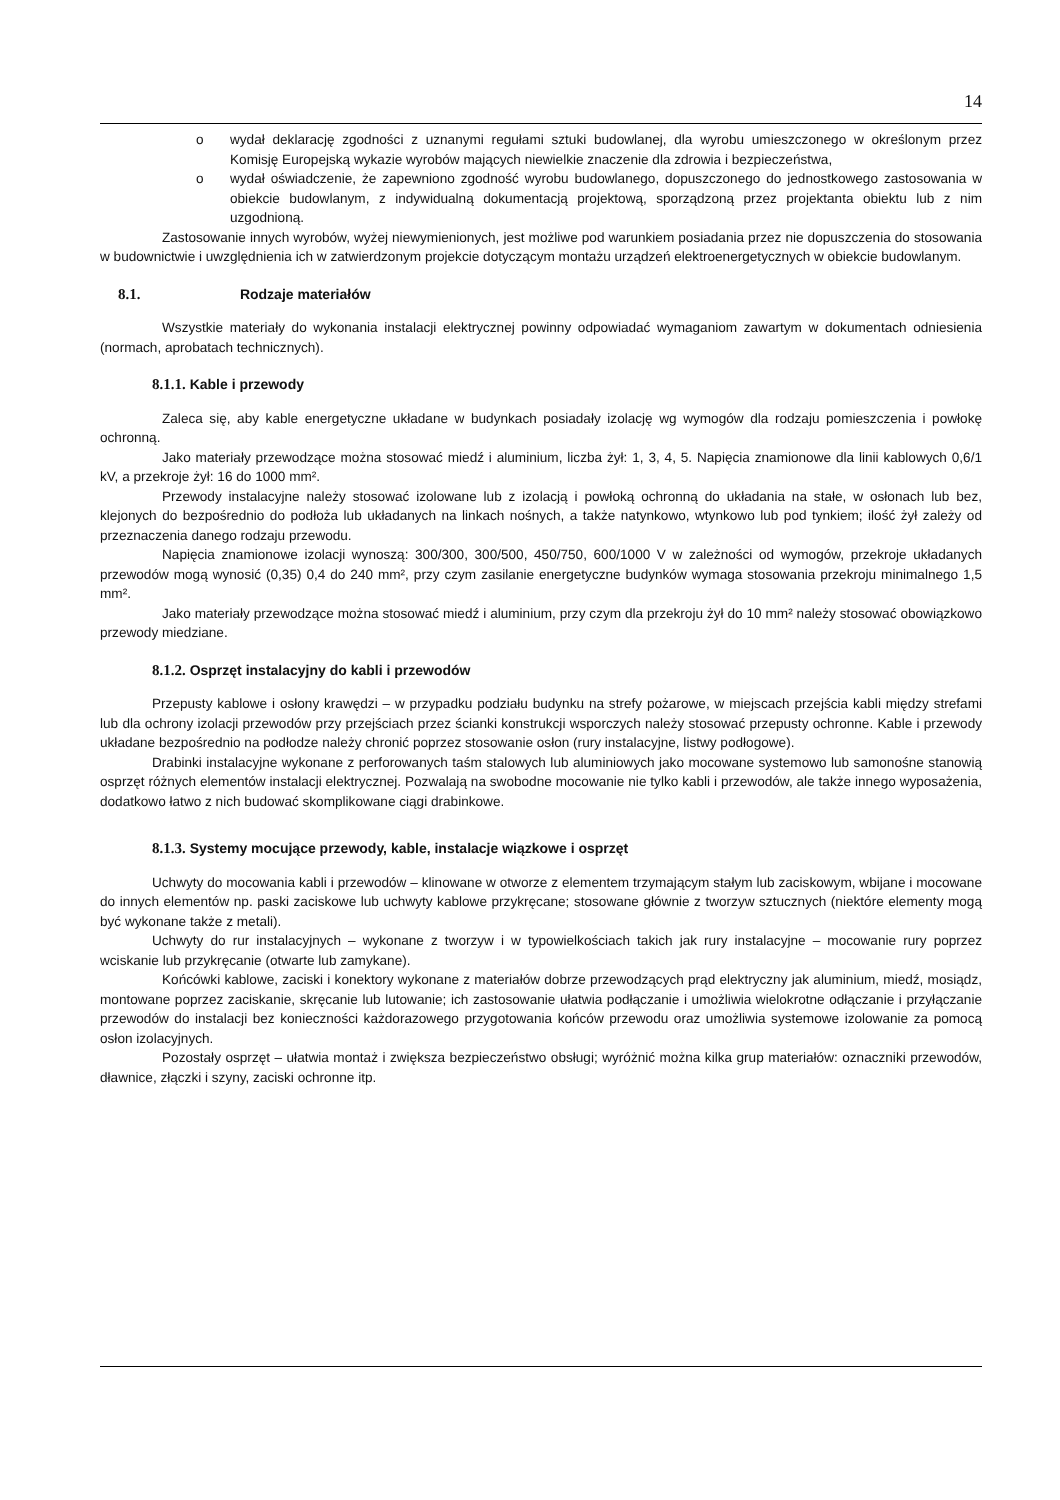14
o wydał deklarację zgodności z uznanymi regułami sztuki budowlanej, dla wyrobu umieszczonego w określonym przez Komisję Europejską wykazie wyrobów mających niewielkie znaczenie dla zdrowia i bezpieczeństwa,
o wydał oświadczenie, że zapewniono zgodność wyrobu budowlanego, dopuszczonego do jednostkowego zastosowania w obiekcie budowlanym, z indywidualną dokumentacją projektową, sporządzoną przez projektanta obiektu lub z nim uzgodnioną.
Zastosowanie innych wyrobów, wyżej niewymienionych, jest możliwe pod warunkiem posiadania przez nie dopuszczenia do stosowania w budownictwie i uwzględnienia ich w zatwierdzonym projekcie dotyczącym montażu urządzeń elektroenergetycznych w obiekcie budowlanym.
8.1. Rodzaje materiałów
Wszystkie materiały do wykonania instalacji elektrycznej powinny odpowiadać wymaganiom zawartym w dokumentach odniesienia (normach, aprobatach technicznych).
8.1.1. Kable i przewody
Zaleca się, aby kable energetyczne układane w budynkach posiadały izolację wg wymogów dla rodzaju pomieszczenia i powłokę ochronną.
Jako materiały przewodzące można stosować miedź i aluminium, liczba żył: 1, 3, 4, 5. Napięcia znamionowe dla linii kablowych 0,6/1 kV, a przekroje żył: 16 do 1000 mm².
Przewody instalacyjne należy stosować izolowane lub z izolacją i powłoką ochronną do układania na stałe, w osłonach lub bez, klejonych do bezpośrednio do podłoża lub układanych na linkach nośnych, a także natynkowo, wtynkowo lub pod tynkiem; ilość żył zależy od przeznaczenia danego rodzaju przewodu.
Napięcia znamionowe izolacji wynoszą: 300/300, 300/500, 450/750, 600/1000 V w zależności od wymogów, przekroje układanych przewodów mogą wynosić (0,35) 0,4 do 240 mm², przy czym zasilanie energetyczne budynków wymaga stosowania przekroju minimalnego 1,5 mm².
Jako materiały przewodzące można stosować miedź i aluminium, przy czym dla przekroju żył do 10 mm² należy stosować obowiązkowo przewody miedziane.
8.1.2. Osprzęt instalacyjny do kabli i przewodów
Przepusty kablowe i osłony krawędzi – w przypadku podziału budynku na strefy pożarowe, w miejscach przejścia kabli między strefami lub dla ochrony izolacji przewodów przy przejściach przez ścianki konstrukcji wsporczych należy stosować przepusty ochronne. Kable i przewody układane bezpośrednio na podłodze należy chronić poprzez stosowanie osłon (rury instalacyjne, listwy podłogowe).
Drabinki instalacyjne wykonane z perforowanych taśm stalowych lub aluminiowych jako mocowane systemowo lub samonośne stanowią osprzęt różnych elementów instalacji elektrycznej. Pozwalają na swobodne mocowanie nie tylko kabli i przewodów, ale także innego wyposażenia, dodatkowo łatwo z nich budować skomplikowane ciągi drabinkowe.
8.1.3. Systemy mocujące przewody, kable, instalacje wiązkowe i osprzęt
Uchwyty do mocowania kabli i przewodów – klinowane w otworze z elementem trzymającym stałym lub zaciskowym, wbijane i mocowane do innych elementów np. paski zaciskowe lub uchwyty kablowe przykręcane; stosowane głównie z tworzyw sztucznych (niektóre elementy mogą być wykonane także z metali).
Uchwyty do rur instalacyjnych – wykonane z tworzyw i w typowielkościach takich jak rury instalacyjne – mocowanie rury poprzez wciskanie lub przykręcanie (otwarte lub zamykane).
Końcówki kablowe, zaciski i konektory wykonane z materiałów dobrze przewodzących prąd elektryczny jak aluminium, miedź, mosiądz, montowane poprzez zaciskanie, skręcanie lub lutowanie; ich zastosowanie ułatwia podłączanie i umożliwia wielokrotne odłączanie i przyłączanie przewodów do instalacji bez konieczności każdorazowego przygotowania końców przewodu oraz umożliwia systemowe izolowanie za pomocą osłon izolacyjnych.
Pozostały osprzęt – ułatwia montaż i zwiększa bezpieczeństwo obsługi; wyróżnić można kilka grup materiałów: oznaczniki przewodów, dławnice, złączki i szyny, zaciski ochronne itp.